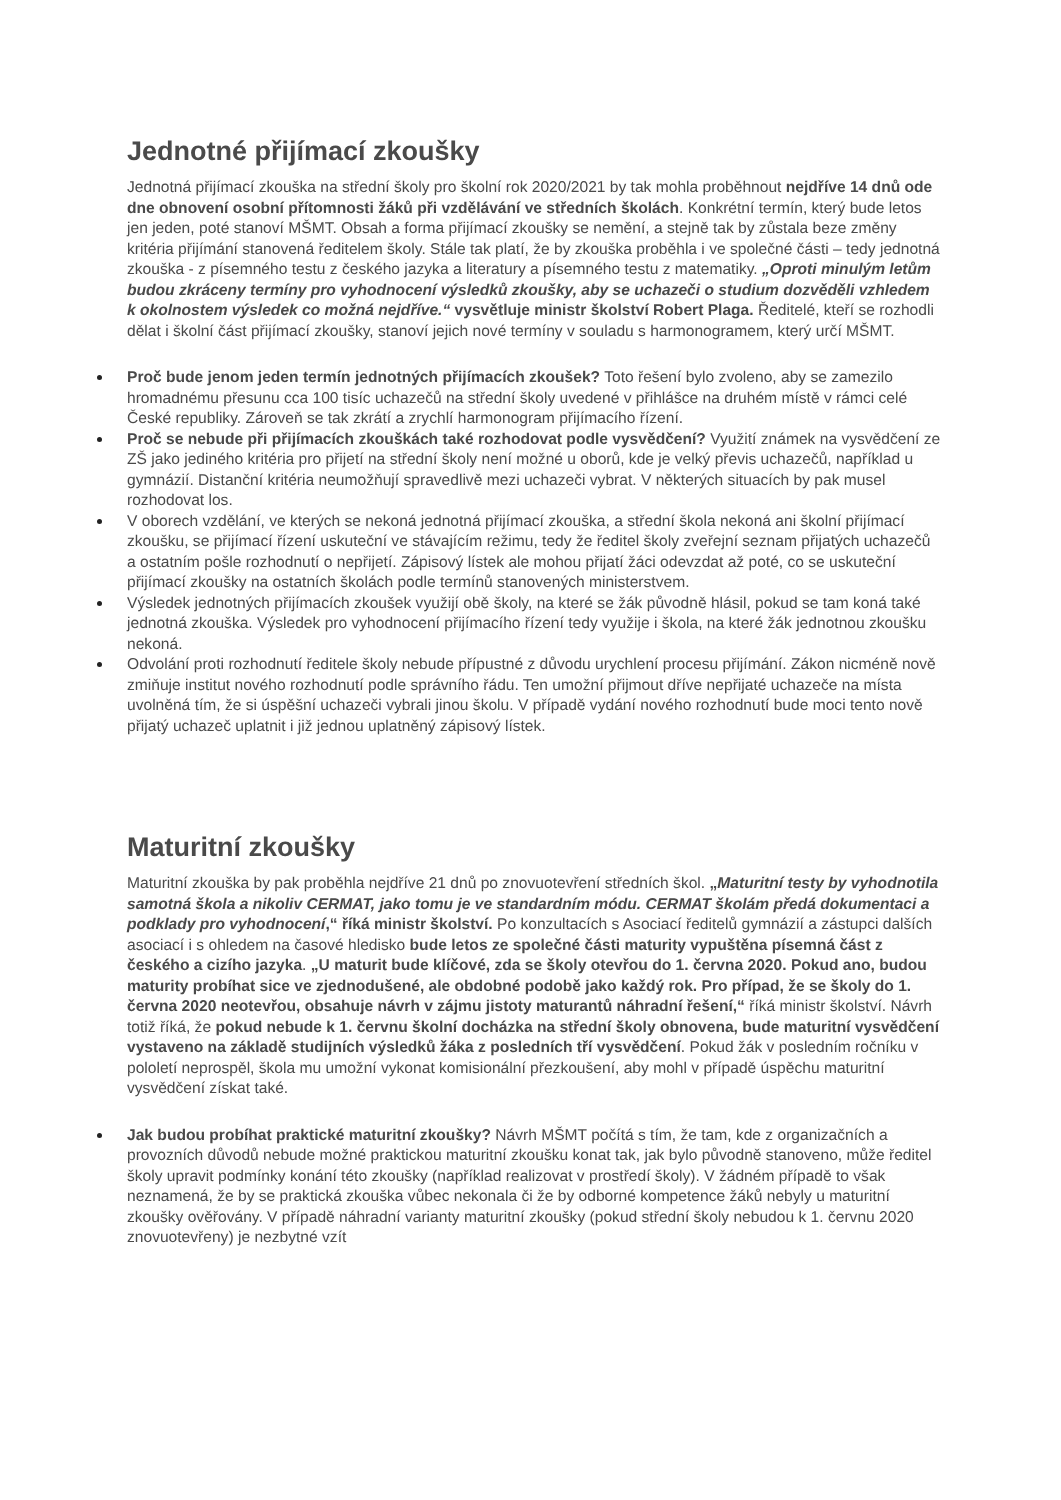Jednotné přijímací zkoušky
Jednotná přijímací zkouška na střední školy pro školní rok 2020/2021 by tak mohla proběhnout nejdříve 14 dnů ode dne obnovení osobní přítomnosti žáků při vzdělávání ve středních školách. Konkrétní termín, který bude letos jen jeden, poté stanoví MŠMT. Obsah a forma přijímací zkoušky se nemění, a stejně tak by zůstala beze změny kritéria přijímání stanovená ředitelem školy. Stále tak platí, že by zkouška proběhla i ve společné části – tedy jednotná zkouška - z písemného testu z českého jazyka a literatury a písemného testu z matematiky. „Oproti minulým letům budou zkráceny termíny pro vyhodnocení výsledků zkoušky, aby se uchazeči o studium dozvěděli vzhledem k okolnostem výsledek co možná nejdříve.“ vysvětluje ministr školství Robert Plaga. Ředitelé, kteří se rozhodli dělat i školní část přijímací zkoušky, stanoví jejich nové termíny v souladu s harmonogramem, který určí MŠMT.
Proč bude jenom jeden termín jednotných přijímacích zkoušek? Toto řešení bylo zvoleno, aby se zamezilo hromadnému přesunu cca 100 tisíc uchazečů na střední školy uvedené v přihlášce na druhém místě v rámci celé České republiky. Zároveň se tak zkrátí a zrychlí harmonogram přijímacího řízení.
Proč se nebude při přijímacích zkouškách také rozhodovat podle vysvědčení? Využití známek na vysvědčení ze ZŠ jako jediného kritéria pro přijetí na střední školy není možné u oborů, kde je velký převis uchazečů, například u gymnázií. Distanční kritéria neumožňují spravedlivě mezi uchazeči vybrat. V některých situacích by pak musel rozhodovat los.
V oborech vzdělání, ve kterých se nekoná jednotná přijímací zkouška, a střední škola nekoná ani školní přijímací zkoušku, se přijímací řízení uskuteční ve stávajícím režimu, tedy že ředitel školy zveřejní seznam přijatých uchazečů a ostatním pošle rozhodnutí o nepřijetí. Zápisový lístek ale mohou přijatí žáci odevzdat až poté, co se uskuteční přijímací zkoušky na ostatních školách podle termínů stanovených ministerstvem.
Výsledek jednotných přijímacích zkoušek využijí obě školy, na které se žák původně hlásil, pokud se tam koná také jednotná zkouška. Výsledek pro vyhodnocení přijímacího řízení tedy využije i škola, na které žák jednotnou zkoušku nekoná.
Odvolání proti rozhodnutí ředitele školy nebude přípustné z důvodu urychlení procesu přijímání. Zákon nicméně nově zmiňuje institut nového rozhodnutí podle správního řádu. Ten umožní přijmout dříve nepřijaté uchazeče na místa uvolněná tím, že si úspěšní uchazeči vybrali jinou školu. V případě vydání nového rozhodnutí bude moci tento nově přijatý uchazeč uplatnit i již jednou uplatněný zápisový lístek.
Maturitní zkoušky
Maturitní zkouška by pak proběhla nejdříve 21 dnů po znovuotevření středních škol. „Maturitní testy by vyhodnotila samotná škola a nikoliv CERMAT, jako tomu je ve standardním módu. CERMAT školám předá dokumentaci a podklady pro vyhodnocení,“ říká ministr školství. Po konzultacích s Asociací ředitelů gymnázií a zástupci dalších asociací i s ohledem na časové hledisko bude letos ze společné části maturity vypuštěna písemná část z českého a cizího jazyka. „U maturit bude klíčové, zda se školy otevřou do 1. června 2020. Pokud ano, budou maturity probíhat sice ve zjednodušené, ale obdobné podobě jako každý rok. Pro případ, že se školy do 1. června 2020 neotevřou, obsahuje návrh v zájmu jistoty maturantů náhradní řešení,“ říká ministr školství. Návrh totiž říká, že pokud nebude k 1. červnu školní docházka na střední školy obnovena, bude maturitní vysvědčení vystaveno na základě studijních výsledků žáka z posledních tří vysvědčení. Pokud žák v posledním ročníku v pololetí neprospěl, škola mu umožní vykonat komisionální přezkoušení, aby mohl v případě úspěchu maturitní vysvědčení získat také.
Jak budou probíhat praktické maturitní zkoušky? Návrh MŠMT počítá s tím, že tam, kde z organizačních a provozních důvodů nebude možné praktickou maturitní zkoušku konat tak, jak bylo původně stanoveno, může ředitel školy upravit podmínky konání této zkoušky (například realizovat v prostředí školy). V žádném případě to však neznamená, že by se praktická zkouška vůbec nekonala či že by odborné kompetence žáků nebyly u maturitní zkoušky ověřovány. V případě náhradní varianty maturitní zkoušky (pokud střední školy nebudou k 1. červnu 2020 znovuotevřeny) je nezbytné vzít